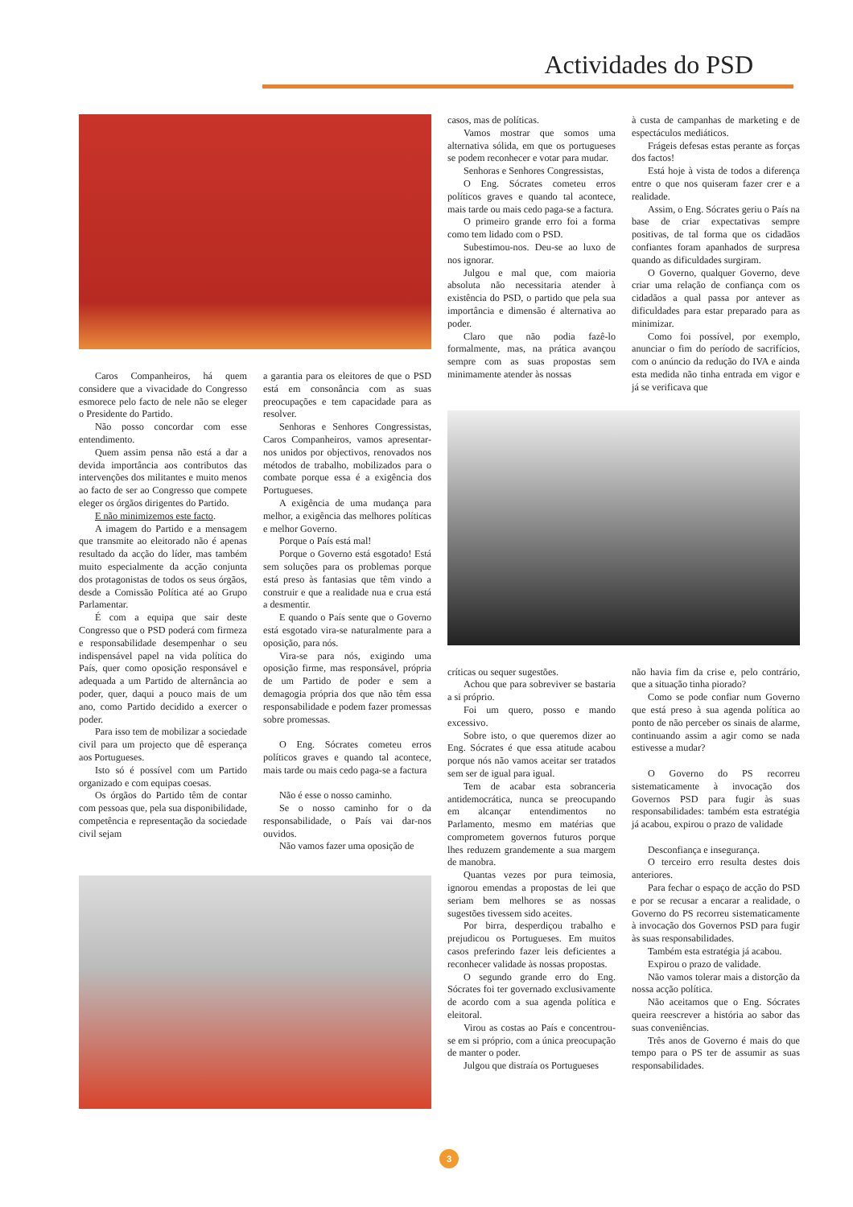Actividades do PSD
Caros Companheiros, há quem considere que a vivacidade do Congresso esmorece pelo facto de nele não se eleger o Presidente do Partido.
Não posso concordar com esse entendimento.
Quem assim pensa não está a dar a devida importância aos contributos das intervenções dos militantes e muito menos ao facto de ser ao Congresso que compete eleger os órgãos dirigentes do Partido.
E não minimizemos este facto.
A imagem do Partido e a mensagem que transmite ao eleitorado não é apenas resultado da acção do líder, mas também muito especialmente da acção conjunta dos protagonistas de todos os seus órgãos, desde a Comissão Política até ao Grupo Parlamentar.
É com a equipa que sair deste Congresso que o PSD poderá com firmeza e responsabilidade desempenhar o seu indispensável papel na vida política do País, quer como oposição responsável e adequada a um Partido de alternância ao poder, quer, daqui a pouco mais de um ano, como Partido decidido a exercer o poder.
Para isso tem de mobilizar a sociedade civil para um projecto que dê esperança aos Portugueses.
Isto só é possível com um Partido organizado e com equipas coesas.
Os órgãos do Partido têm de contar com pessoas que, pela sua disponibilidade, competência e representação da sociedade civil sejam
a garantia para os eleitores de que o PSD está em consonância com as suas preocupações e tem capacidade para as resolver.
Senhoras e Senhores Congressistas, Caros Companheiros, vamos apresentar-nos unidos por objectivos, renovados nos métodos de trabalho, mobilizados para o combate porque essa é a exigência dos Portugueses.
A exigência de uma mudança para melhor, a exigência das melhores políticas e melhor Governo.
Porque o País está mal!
Porque o Governo está esgotado! Está sem soluções para os problemas porque está preso às fantasias que têm vindo a construir e que a realidade nua e crua está a desmentir.
E quando o País sente que o Governo está esgotado vira-se naturalmente para a oposição, para nós.
Vira-se para nós, exigindo uma oposição firme, mas responsável, própria de um Partido de poder e sem a demagogia própria dos que não têm essa responsabilidade e podem fazer promessas sobre promessas.
O Eng. Sócrates cometeu erros políticos graves e quando tal acontece, mais tarde ou mais cedo paga-se a factura
Não é esse o nosso caminho.
Se o nosso caminho for o da responsabilidade, o País vai dar-nos ouvidos.
Não vamos fazer uma oposição de
casos, mas de políticas.
Vamos mostrar que somos uma alternativa sólida, em que os portugueses se podem reconhecer e votar para mudar.
Senhoras e Senhores Congressistas,
O Eng. Sócrates cometeu erros políticos graves e quando tal acontece, mais tarde ou mais cedo paga-se a factura.
O primeiro grande erro foi a forma como tem lidado com o PSD.
Subestimou-nos. Deu-se ao luxo de nos ignorar.
Julgou e mal que, com maioria absoluta não necessitaria atender à existência do PSD, o partido que pela sua importância e dimensão é alternativa ao poder.
Claro que não podia fazê-lo formalmente, mas, na prática avançou sempre com as suas propostas sem minimamente atender às nossas
à custa de campanhas de marketing e de espectáculos mediáticos.
Frágeis defesas estas perante as forças dos factos!
Está hoje à vista de todos a diferença entre o que nos quiseram fazer crer e a realidade.
Assim, o Eng. Sócrates geriu o País na base de criar expectativas sempre positivas, de tal forma que os cidadãos confiantes foram apanhados de surpresa quando as dificuldades surgiram.
O Governo, qualquer Governo, deve criar uma relação de confiança com os cidadãos a qual passa por antever as dificuldades para estar preparado para as minimizar.
Como foi possível, por exemplo, anunciar o fim do período de sacrifícios, com o anúncio da redução do IVA e ainda esta medida não tinha entrada em vigor e já se verificava que
críticas ou sequer sugestões.
Achou que para sobreviver se bastaria a si próprio.
Foi um quero, posso e mando excessivo.
Sobre isto, o que queremos dizer ao Eng. Sócrates é que essa atitude acabou porque nós não vamos aceitar ser tratados sem ser de igual para igual.
Tem de acabar esta sobranceria antidemocrática, nunca se preocupando em alcançar entendimentos no Parlamento, mesmo em matérias que comprometem governos futuros porque lhes reduzem grandemente a sua margem de manobra.
Quantas vezes por pura teimosia, ignorou emendas a propostas de lei que seriam bem melhores se as nossas sugestões tivessem sido aceites.
Por birra, desperdiçou trabalho e prejudicou os Portugueses. Em muitos casos preferindo fazer leis deficientes a reconhecer validade às nossas propostas.
O segundo grande erro do Eng. Sócrates foi ter governado exclusivamente de acordo com a sua agenda política e eleitoral.
Virou as costas ao País e concentrou-se em si próprio, com a única preocupação de manter o poder.
Julgou que distraía os Portugueses
não havia fim da crise e, pelo contrário, que a situação tinha piorado?
Como se pode confiar num Governo que está preso à sua agenda política ao ponto de não perceber os sinais de alarme, continuando assim a agir como se nada estivesse a mudar?
O Governo do PS recorreu sistematicamente à invocação dos Governos PSD para fugir às suas responsabilidades: também esta estratégia já acabou, expirou o prazo de validade
Desconfiança e insegurança.
O terceiro erro resulta destes dois anteriores.
Para fechar o espaço de acção do PSD e por se recusar a encarar a realidade, o Governo do PS recorreu sistematicamente à invocação dos Governos PSD para fugir às suas responsabilidades.
Também esta estratégia já acabou.
Expirou o prazo de validade.
Não vamos tolerar mais a distorção da nossa acção política.
Não aceitamos que o Eng. Sócrates queira reescrever a história ao sabor das suas conveniências.
Três anos de Governo é mais do que tempo para o PS ter de assumir as suas responsabilidades.
3